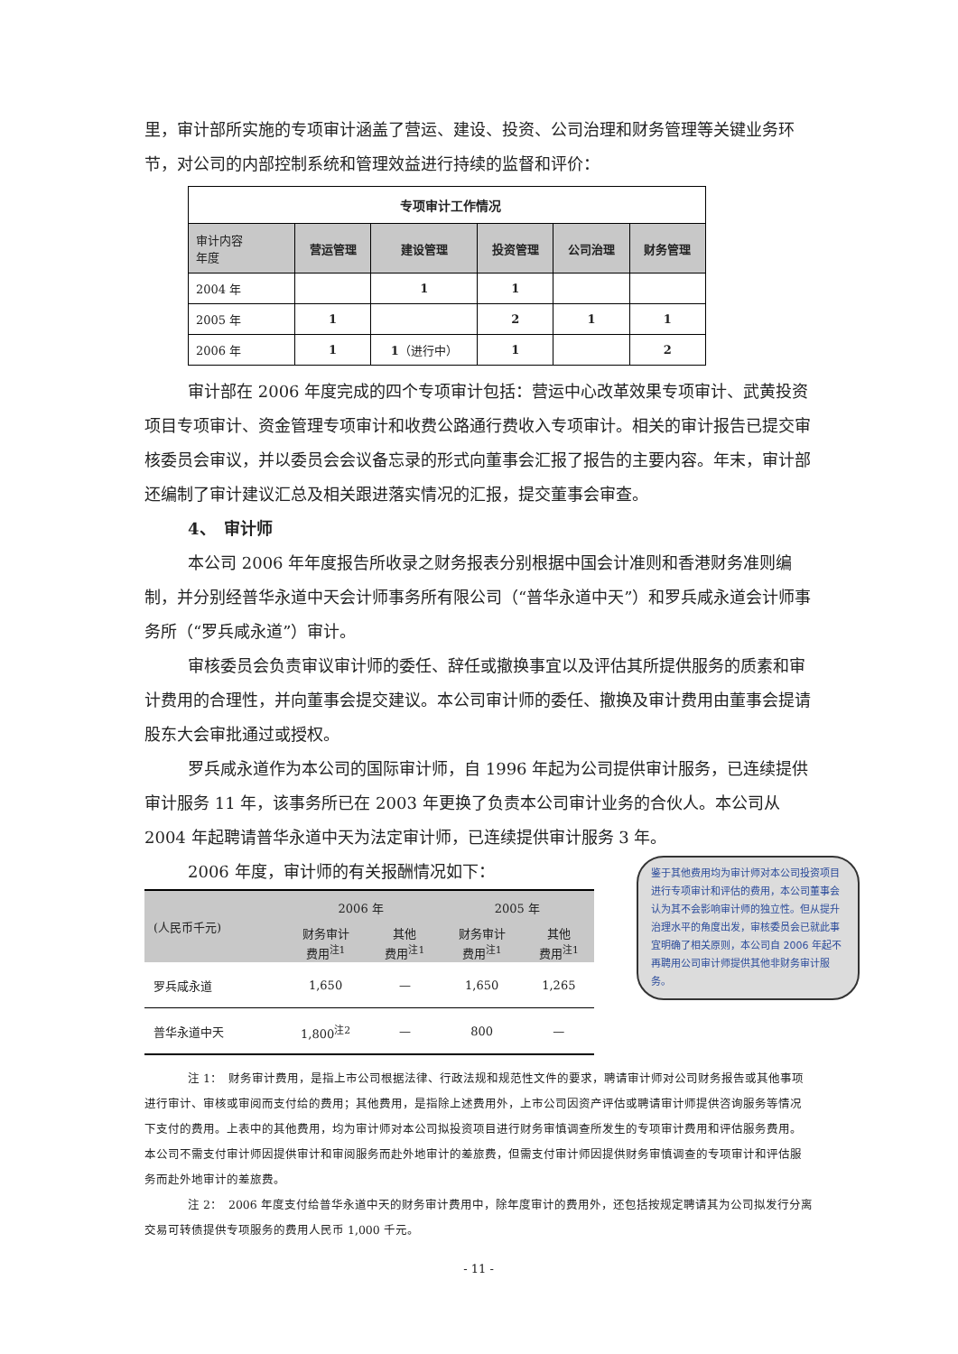里，审计部所实施的专项审计涵盖了营运、建设、投资、公司治理和财务管理等关键业务环节，对公司的内部控制系统和管理效益进行持续的监督和评价：
| 专项审计工作情况 | | | | | |
| 审计内容 年度 | 营运管理 | 建设管理 | 投资管理 | 公司治理 | 财务管理 |
| 2004 年 | | 1 | 1 | | |
| 2005 年 | 1 | | 2 | 1 | 1 |
| 2006 年 | 1 | 1 （进行中） | 1 | | 2 |
审计部在 2006 年度完成的四个专项审计包括：营运中心改革效果专项审计、武黄投资项目专项审计、资金管理专项审计和收费公路通行费收入专项审计。相关的审计报告已提交审核委员会审议，并以委员会会议备忘录的形式向董事会汇报了报告的主要内容。年末，审计部还编制了审计建议汇总及相关跟进落实情况的汇报，提交董事会审查。
4、　审计师
本公司 2006 年年度报告所收录之财务报表分别根据中国会计准则和香港财务准则编制，并分别经普华永道中天会计师事务所有限公司（“普华永道中天”）和罗兵咸永道会计师事务所（“罗兵咸永道”）审计。
审核委员会负责审议审计师的委任、辞任或撤换事宜以及评估其所提供服务的质素和审计费用的合理性，并向董事会提交建议。本公司审计师的委任、撤换及审计费用由董事会提请股东大会审批通过或授权。
罗兵咸永道作为本公司的国际审计师，自 1996 年起为公司提供审计服务，已连续提供审计服务 11 年，该事务所已在 2003 年更换了负责本公司审计业务的合伙人。本公司从 2004 年起聘请普华永道中天为法定审计师，已连续提供审计服务 3 年。
2006 年度，审计师的有关报酬情况如下：
| (人民币千元) | 2006 年 | | 2005 年 | |
| --- | --- | --- | --- | --- |
| | 财务审计 费用<sup>注1</sup> | 其他 费用<sup>注1</sup> | 财务审计 费用<sup>注1</sup> | 其他 费用<sup>注1</sup> |
| 罗兵咸永道 | 1,650 | — | 1,650 | 1,265 |
| 普华永道中天 | 1,800<sup>注2</sup> | — | 800 | — |
注 1：　财务审计费用，是指上市公司根据法律、行政法规和规范性文件的要求，聘请审计师对公司财务报告或其他事项进行审计、审核或审阅而支付给的费用；其他费用，是指除上述费用外，上市公司因资产评估或聘请审计师提供咨询服务等情况下支付的费用。上表中的其他费用，均为审计师对本公司拟投资项目进行财务审慎调查所发生的专项审计费用和评估服务费用。本公司不需支付审计师因提供审计和审阅服务而赴外地审计的差旅费，但需支付审计师因提供财务审慎调查的专项审计和评估服务而赴外地审计的差旅费。
注 2：　2006 年度支付给普华永道中天的财务审计费用中，除年度审计的费用外，还包括按规定聘请其为公司拟发行分离交易可转债提供专项服务的费用人民币 1,000 千元。
- 11 -
鉴于其他费用均为审计师对本公司投资项目进行专项审计和评估的费用，本公司董事会认为其不会影响审计师的独立性。但从提升治理水平的角度出发，审核委员会已就此事宜明确了相关原则，本公司自 2006 年起不再聘用公司审计师提供其他非财务审计服务。